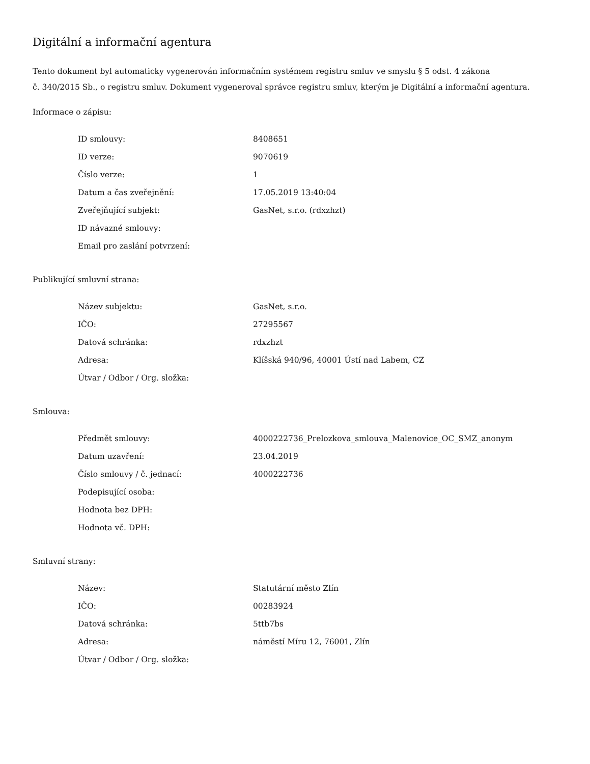Digitální a informační agentura
Tento dokument byl automaticky vygenerován informačním systémem registru smluv ve smyslu § 5 odst. 4 zákona
č. 340/2015 Sb., o registru smluv. Dokument vygeneroval správce registru smluv, kterým je Digitální a informační agentura.
Informace o zápisu:
| ID smlouvy: | 8408651 |
| ID verze: | 9070619 |
| Číslo verze: | 1 |
| Datum a čas zveřejnění: | 17.05.2019 13:40:04 |
| Zveřejňující subjekt: | GasNet, s.r.o. (rdxzhzt) |
| ID návazné smlouvy: | |
| Email pro zaslání potvrzení: | |
Publikující smluvní strana:
| Název subjektu: | GasNet, s.r.o. |
| IČO: | 27295567 |
| Datová schránka: | rdxzhzt |
| Adresa: | Klíšská 940/96, 40001 Ústí nad Labem, CZ |
| Útvar / Odbor / Org. složka: | |
Smlouva:
| Předmět smlouvy: | 4000222736_Prelozkova_smlouva_Malenovice_OC_SMZ_anonym |
| Datum uzavření: | 23.04.2019 |
| Číslo smlouvy / č. jednací: | 4000222736 |
| Podepisující osoba: | |
| Hodnota bez DPH: | |
| Hodnota vč. DPH: | |
Smluvní strany:
| Název: | Statutární město Zlín |
| IČO: | 00283924 |
| Datová schránka: | 5ttb7bs |
| Adresa: | náměstí Míru 12, 76001, Zlín |
| Útvar / Odbor / Org. složka: | |